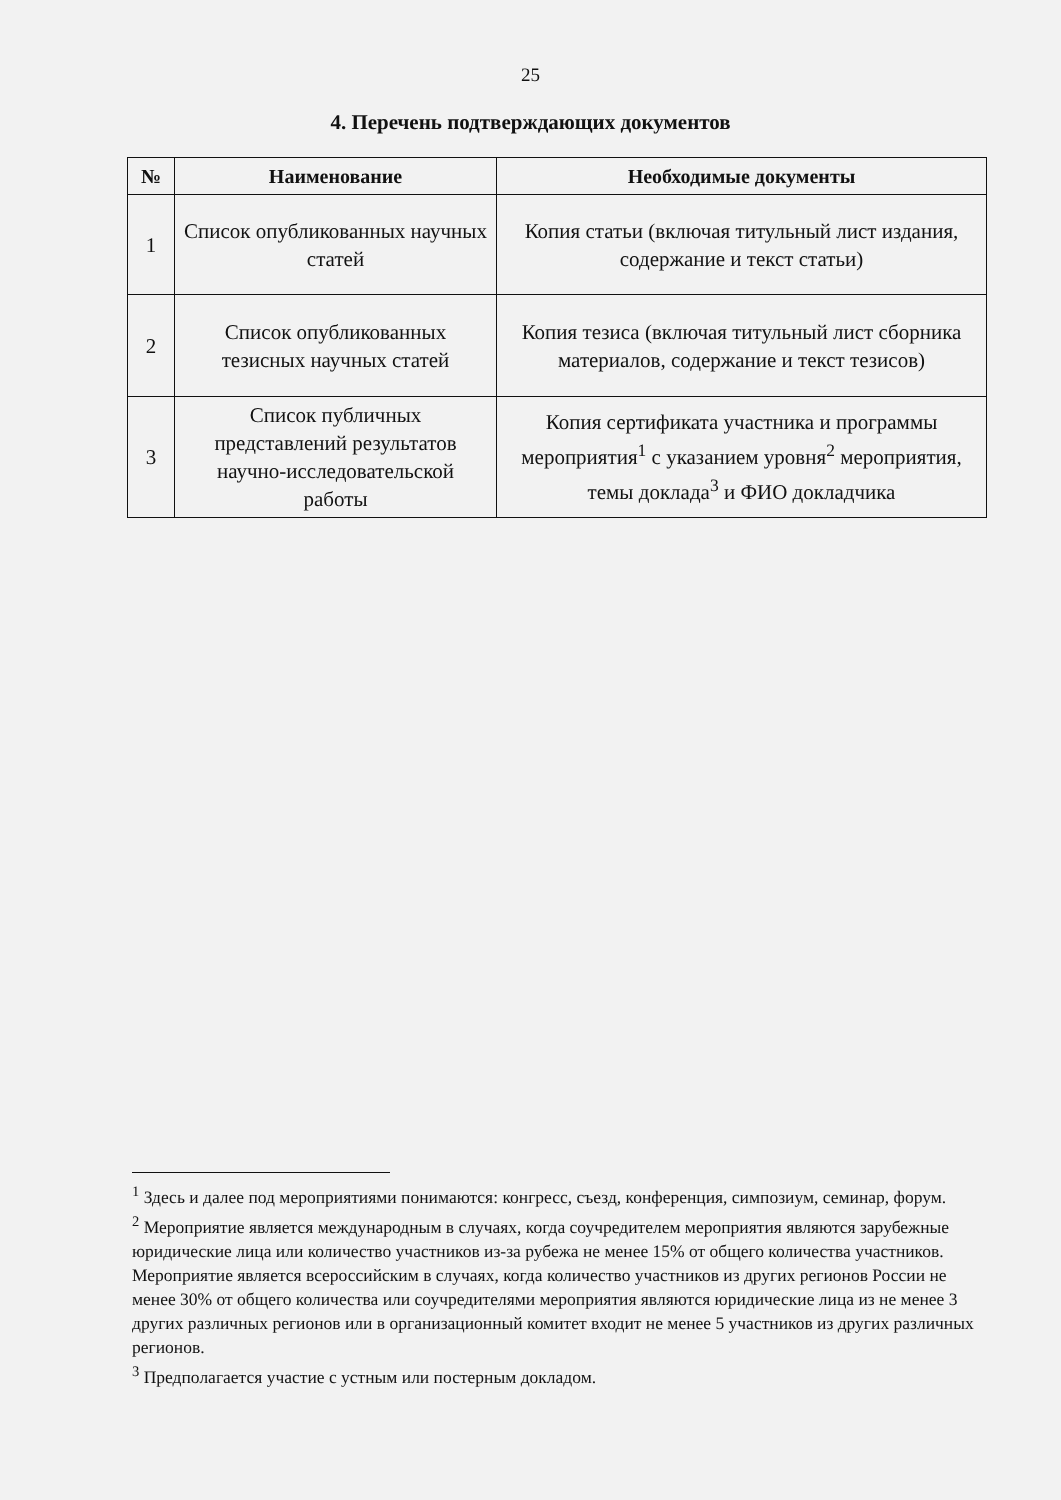25
4. Перечень подтверждающих документов
| № | Наименование | Необходимые документы |
| --- | --- | --- |
| 1 | Список опубликованных научных статей | Копия статьи (включая титульный лист издания, содержание и текст статьи) |
| 2 | Список опубликованных тезисных научных статей | Копия тезиса (включая титульный лист сборника материалов, содержание и текст тезисов) |
| 3 | Список публичных представлений результатов научно-исследовательской работы | Копия сертификата участника и программы мероприятия<sup>1</sup> с указанием уровня<sup>2</sup> мероприятия, темы доклада<sup>3</sup> и ФИО докладчика |
<sup>1</sup> Здесь и далее под мероприятиями понимаются: конгресс, съезд, конференция, симпозиум, семинар, форум.
<sup>2</sup> Мероприятие является международным в случаях, когда соучредителем мероприятия являются зарубежные юридические лица или количество участников из-за рубежа не менее 15% от общего количества участников. Мероприятие является всероссийским в случаях, когда количество участников из других регионов России не менее 30% от общего количества или соучредителями мероприятия являются юридические лица из не менее 3 других различных регионов или в организационный комитет входит не менее 5 участников из других различных регионов.
<sup>3</sup> Предполагается участие с устным или постерным докладом.